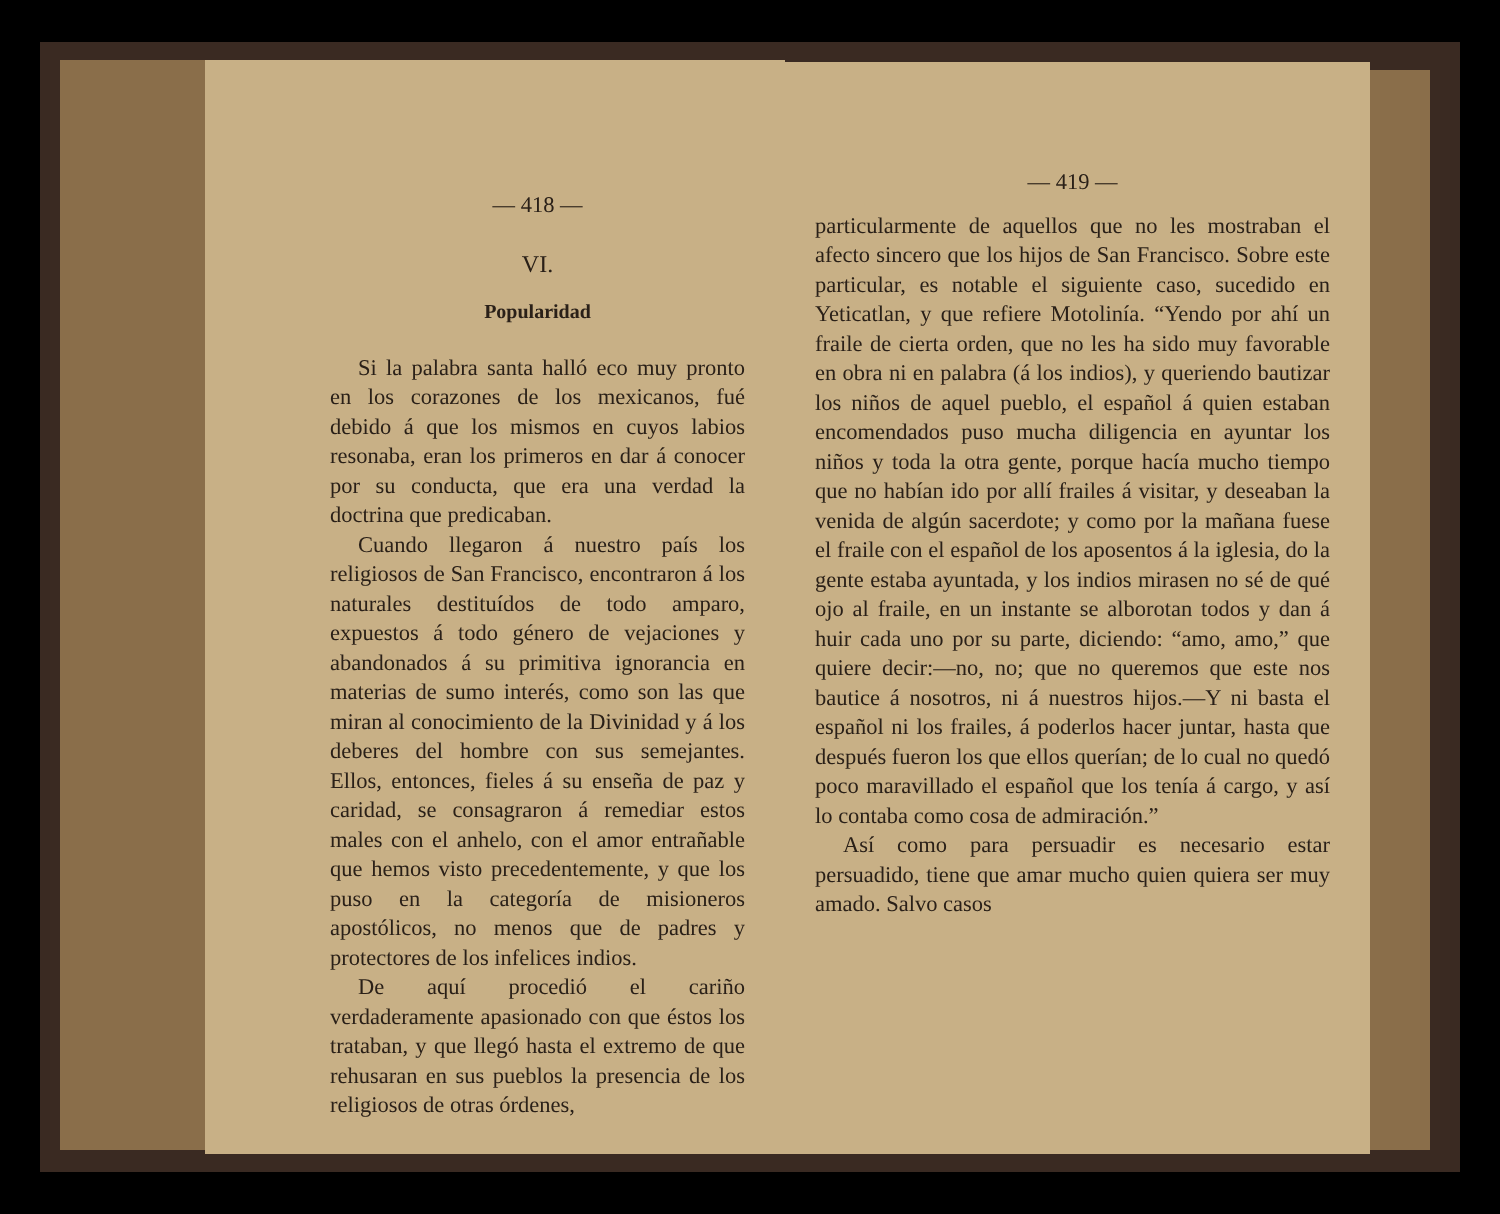— 418 —
VI.
Popularidad
Si la palabra santa halló eco muy pronto en los corazones de los mexicanos, fué debido á que los mismos en cuyos labios resonaba, eran los primeros en dar á conocer por su conducta, que era una verdad la doctrina que predicaban.
Cuando llegaron á nuestro país los religiosos de San Francisco, encontraron á los naturales destituídos de todo amparo, expuestos á todo género de vejaciones y abandonados á su primitiva ignorancia en materias de sumo interés, como son las que miran al conocimiento de la Divinidad y á los deberes del hombre con sus semejantes. Ellos, entonces, fieles á su enseña de paz y caridad, se consagraron á remediar estos males con el anhelo, con el amor entrañable que hemos visto precedentemente, y que los puso en la categoría de misioneros apostólicos, no menos que de padres y protectores de los infelices indios.
De aquí procedió el cariño verdaderamente apasionado con que éstos los trataban, y que llegó hasta el extremo de que rehusaran en sus pueblos la presencia de los religiosos de otras órdenes,
— 419 —
particularmente de aquellos que no les mostraban el afecto sincero que los hijos de San Francisco. Sobre este particular, es notable el siguiente caso, sucedido en Yeticatlan, y que refiere Motolinía. “Yendo por ahí un fraile de cierta orden, que no les ha sido muy favorable en obra ni en palabra (á los indios), y queriendo bautizar los niños de aquel pueblo, el español á quien estaban encomendados puso mucha diligencia en ayuntar los niños y toda la otra gente, porque hacía mucho tiempo que no habían ido por allí frailes á visitar, y deseaban la venida de algún sacerdote; y como por la mañana fuese el fraile con el español de los aposentos á la iglesia, do la gente estaba ayuntada, y los indios mirasen no sé de qué ojo al fraile, en un instante se alborotan todos y dan á huir cada uno por su parte, diciendo: “amo, amo,” que quiere decir:—no, no; que no queremos que este nos bautice á nosotros, ni á nuestros hijos.—Y ni basta el español ni los frailes, á poderlos hacer juntar, hasta que después fueron los que ellos querían; de lo cual no quedó poco maravillado el español que los tenía á cargo, y así lo contaba como cosa de admiración.”
Así como para persuadir es necesario estar persuadido, tiene que amar mucho quien quiera ser muy amado. Salvo casos